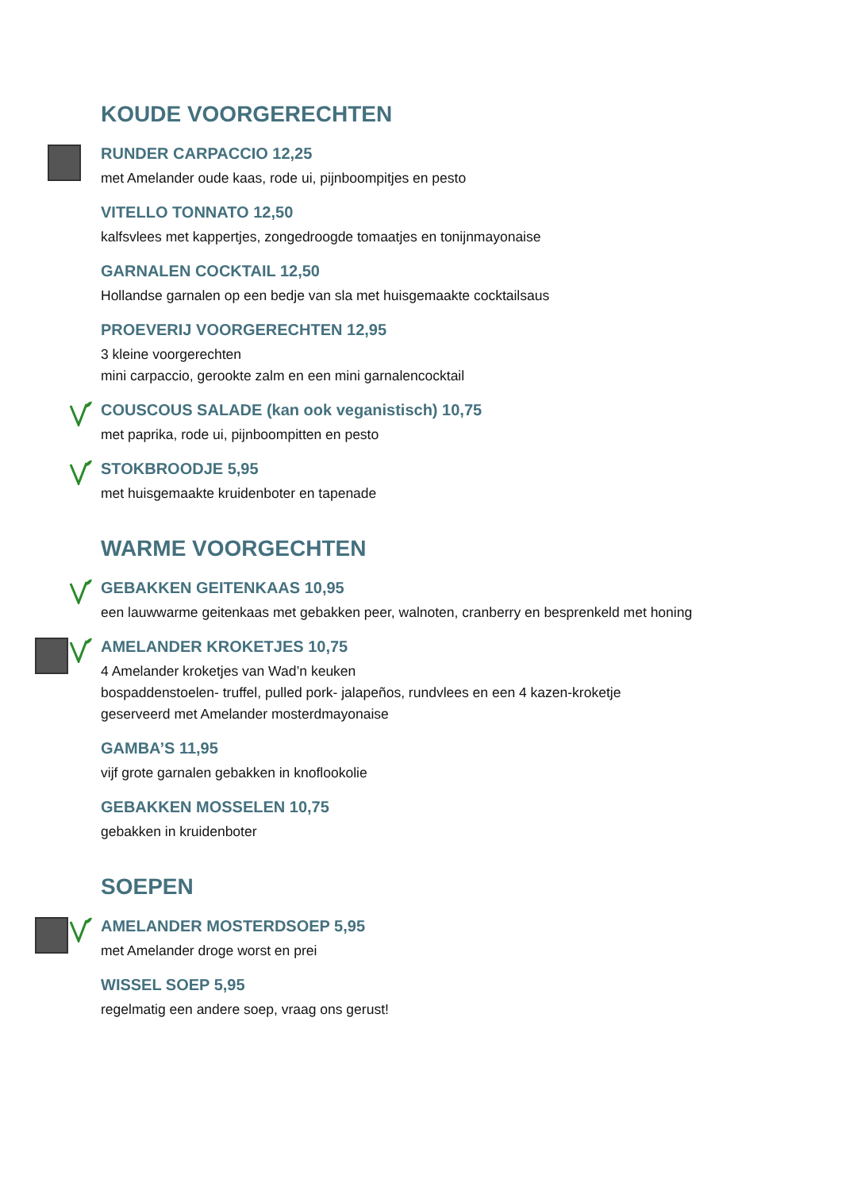KOUDE VOORGERECHTEN
RUNDER CARPACCIO 12,25
met Amelander oude kaas, rode ui, pijnboompitjes en pesto
VITELLO TONNATO 12,50
kalfsvlees met kappertjes, zongedroogde tomaatjes en tonijnmayonaise
GARNALEN COCKTAIL 12,50
Hollandse garnalen op een bedje van sla met huisgemaakte cocktailsaus
PROEVERIJ VOORGERECHTEN 12,95
3 kleine voorgerechten
mini carpaccio, gerookte zalm en een mini garnalencocktail
COUSCOUS SALADE (kan ook veganistisch) 10,75
met paprika, rode ui, pijnboompitten en pesto
STOKBROODJE 5,95
met huisgemaakte kruidenboter en tapenade
WARME VOORGECHTEN
GEBAKKEN GEITENKAAS 10,95
een lauwwarme geitenkaas met gebakken peer, walnoten, cranberry en besprenkeld met honing
AMELANDER KROKETJES 10,75
4 Amelander kroketjes van Wad’n keuken
bospaddenstoelen- truffel, pulled pork- jalapeños, rundvlees en een 4 kazen-kroketje
geserveerd met Amelander mosterdmayonaise
GAMBA’S 11,95
vijf grote garnalen gebakken in knoflookolie
GEBAKKEN MOSSELEN 10,75
gebakken in kruidenboter
SOEPEN
AMELANDER MOSTERDSOEP 5,95
met Amelander droge worst en prei
WISSEL SOEP 5,95
regelmatig een andere soep, vraag ons gerust!